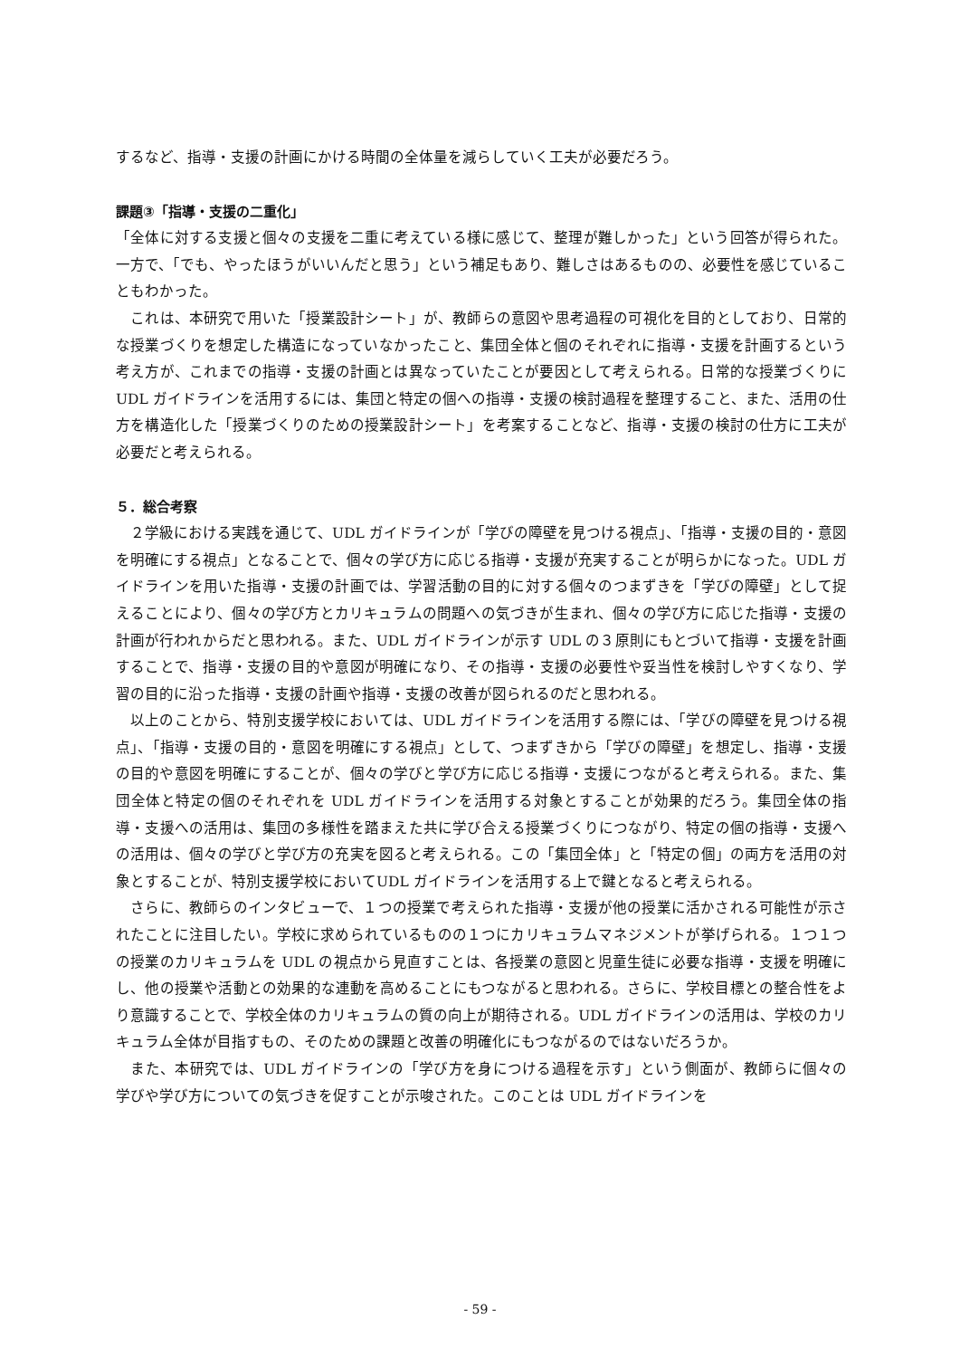するなど、指導・支援の計画にかける時間の全体量を減らしていく工夫が必要だろう。
課題③「指導・支援の二重化」
「全体に対する支援と個々の支援を二重に考えている様に感じて、整理が難しかった」という回答が得られた。一方で、「でも、やったほうがいいんだと思う」という補足もあり、難しさはあるものの、必要性を感じていることもわかった。
　これは、本研究で用いた「授業設計シート」が、教師らの意図や思考過程の可視化を目的としており、日常的な授業づくりを想定した構造になっていなかったこと、集団全体と個のそれぞれに指導・支援を計画するという考え方が、これまでの指導・支援の計画とは異なっていたことが要因として考えられる。日常的な授業づくりに UDL ガイドラインを活用するには、集団と特定の個への指導・支援の検討過程を整理すること、また、活用の仕方を構造化した「授業づくりのための授業設計シート」を考案することなど、指導・支援の検討の仕方に工夫が必要だと考えられる。
５．総合考察
　２学級における実践を通じて、UDL ガイドラインが「学びの障壁を見つける視点」、「指導・支援の目的・意図を明確にする視点」となることで、個々の学び方に応じる指導・支援が充実することが明らかになった。UDL ガイドラインを用いた指導・支援の計画では、学習活動の目的に対する個々のつまずきを「学びの障壁」として捉えることにより、個々の学び方とカリキュラムの問題への気づきが生まれ、個々の学び方に応じた指導・支援の計画が行われからだと思われる。また、UDL ガイドラインが示す UDL の３原則にもとづいて指導・支援を計画することで、指導・支援の目的や意図が明確になり、その指導・支援の必要性や妥当性を検討しやすくなり、学習の目的に沿った指導・支援の計画や指導・支援の改善が図られるのだと思われる。
　以上のことから、特別支援学校においては、UDL ガイドラインを活用する際には、「学びの障壁を見つける視点」、「指導・支援の目的・意図を明確にする視点」として、つまずきから「学びの障壁」を想定し、指導・支援の目的や意図を明確にすることが、個々の学びと学び方に応じる指導・支援につながると考えられる。また、集団全体と特定の個のそれぞれを UDL ガイドラインを活用する対象とすることが効果的だろう。集団全体の指導・支援への活用は、集団の多様性を踏まえた共に学び合える授業づくりにつながり、特定の個の指導・支援への活用は、個々の学びと学び方の充実を図ると考えられる。この「集団全体」と「特定の個」の両方を活用の対象とすることが、特別支援学校においてUDL ガイドラインを活用する上で鍵となると考えられる。
　さらに、教師らのインタビューで、１つの授業で考えられた指導・支援が他の授業に活かされる可能性が示されたことに注目したい。学校に求められているものの１つにカリキュラムマネジメントが挙げられる。１つ１つの授業のカリキュラムを UDL の視点から見直すことは、各授業の意図と児童生徒に必要な指導・支援を明確にし、他の授業や活動との効果的な連動を高めることにもつながると思われる。さらに、学校目標との整合性をより意識することで、学校全体のカリキュラムの質の向上が期待される。UDL ガイドラインの活用は、学校のカリキュラム全体が目指すもの、そのための課題と改善の明確化にもつながるのではないだろうか。
　また、本研究では、UDL ガイドラインの「学び方を身につける過程を示す」という側面が、教師らに個々の学びや学び方についての気づきを促すことが示唆された。このことは UDL ガイドラインを
- 59 -